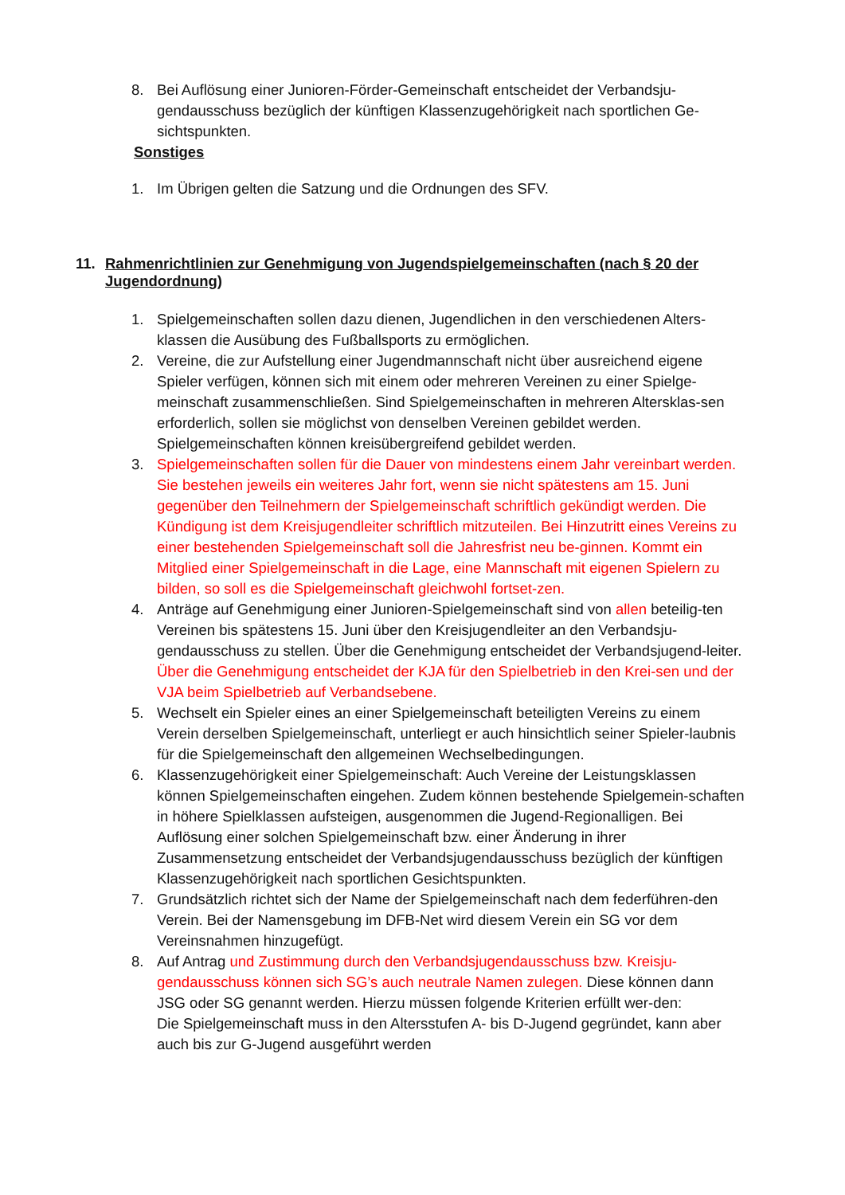8. Bei Auflösung einer Junioren-Förder-Gemeinschaft entscheidet der Verbandsju-gendausschuss bezüglich der künftigen Klassenzugehörigkeit nach sportlichen Ge-sichtspunkten.
Sonstiges
1. Im Übrigen gelten die Satzung und die Ordnungen des SFV.
11. Rahmenrichtlinien zur Genehmigung von Jugendspielgemeinschaften (nach § 20 der Jugendordnung)
1. Spielgemeinschaften sollen dazu dienen, Jugendlichen in den verschiedenen Alters-klassen die Ausübung des Fußballsports zu ermöglichen.
2. Vereine, die zur Aufstellung einer Jugendmannschaft nicht über ausreichend eigene Spieler verfügen, können sich mit einem oder mehreren Vereinen zu einer Spielge-meinschaft zusammenschließen. Sind Spielgemeinschaften in mehreren Altersklas-sen erforderlich, sollen sie möglichst von denselben Vereinen gebildet werden. Spielgemeinschaften können kreisübergreifend gebildet werden.
3. Spielgemeinschaften sollen für die Dauer von mindestens einem Jahr vereinbart werden. Sie bestehen jeweils ein weiteres Jahr fort, wenn sie nicht spätestens am 15. Juni gegenüber den Teilnehmern der Spielgemeinschaft schriftlich gekündigt werden. Die Kündigung ist dem Kreisjugendleiter schriftlich mitzuteilen. Bei Hinzutritt eines Vereins zu einer bestehenden Spielgemeinschaft soll die Jahresfrist neu be-ginnen. Kommt ein Mitglied einer Spielgemeinschaft in die Lage, eine Mannschaft mit eigenen Spielern zu bilden, so soll es die Spielgemeinschaft gleichwohl fortset-zen.
4. Anträge auf Genehmigung einer Junioren-Spielgemeinschaft sind von allen beteilig-ten Vereinen bis spätestens 15. Juni über den Kreisjugendleiter an den Verbandsju-gendausschuss zu stellen. Über die Genehmigung entscheidet der Verbandsjugend-leiter. Über die Genehmigung entscheidet der KJA für den Spielbetrieb in den Krei-sen und der VJA beim Spielbetrieb auf Verbandsebene.
5. Wechselt ein Spieler eines an einer Spielgemeinschaft beteiligten Vereins zu einem Verein derselben Spielgemeinschaft, unterliegt er auch hinsichtlich seiner Spieler-laubnis für die Spielgemeinschaft den allgemeinen Wechselbedingungen.
6. Klassenzugehörigkeit einer Spielgemeinschaft: Auch Vereine der Leistungsklassen können Spielgemeinschaften eingehen. Zudem können bestehende Spielgemein-schaften in höhere Spielklassen aufsteigen, ausgenommen die Jugend-Regionalligen. Bei Auflösung einer solchen Spielgemeinschaft bzw. einer Änderung in ihrer Zusammensetzung entscheidet der Verbandsjugendausschuss bezüglich der künftigen Klassenzugehörigkeit nach sportlichen Gesichtspunkten.
7. Grundsätzlich richtet sich der Name der Spielgemeinschaft nach dem federführen-den Verein. Bei der Namensgebung im DFB-Net wird diesem Verein ein SG vor dem Vereinsnahmen hinzugefügt.
8. Auf Antrag und Zustimmung durch den Verbandsjugendausschuss bzw. Kreisju-gendausschuss können sich SG’s auch neutrale Namen zulegen. Diese können dann JSG oder SG genannt werden. Hierzu müssen folgende Kriterien erfüllt wer-den:
Die Spielgemeinschaft muss in den Altersstufen A- bis D-Jugend gegründet, kann aber auch bis zur G-Jugend ausgeführt werden